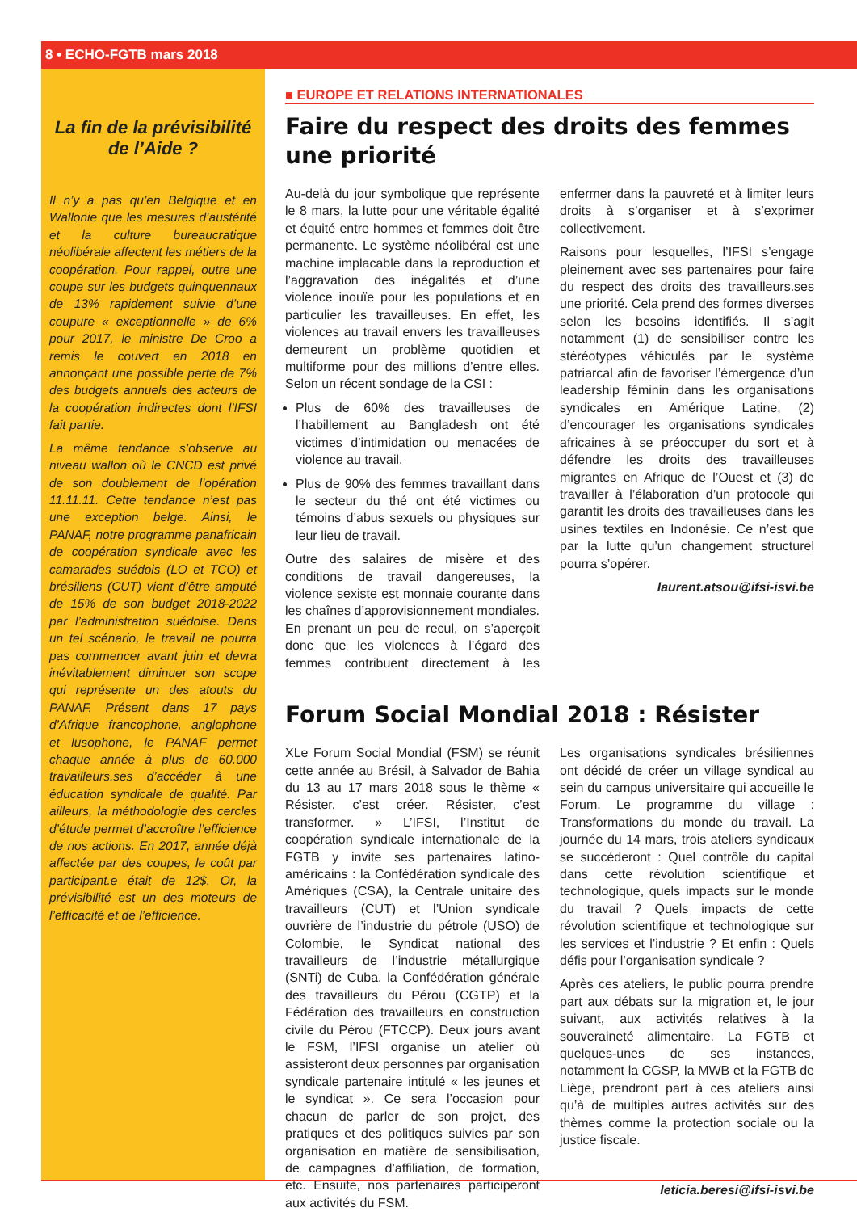8 • ECHO-FGTB mars 2018
La fin de la prévisibilité de l’Aide ?
Il n’y a pas qu’en Belgique et en Wallonie que les mesures d’austérité et la culture bureaucratique néolibérale affectent les métiers de la coopération. Pour rappel, outre une coupe sur les budgets quinquennaux de 13% rapidement suivie d’une coupure « exceptionnelle » de 6% pour 2017, le ministre De Croo a remis le couvert en 2018 en annonçant une possible perte de 7% des budgets annuels des acteurs de la coopération indirectes dont l’IFSI fait partie.
La même tendance s’observe au niveau wallon où le CNCD est privé de son doublement de l’opération 11.11.11. Cette tendance n’est pas une exception belge. Ainsi, le PANAF, notre programme panafricain de coopération syndicale avec les camarades suédois (LO et TCO) et brésiliens (CUT) vient d’être amputé de 15% de son budget 2018-2022 par l’administration suédoise. Dans un tel scénario, le travail ne pourra pas commencer avant juin et devra inévitablement diminuer son scope qui représente un des atouts du PANAF. Présent dans 17 pays d’Afrique francophone, anglophone et lusophone, le PANAF permet chaque année à plus de 60.000 travailleurs.ses d’accéder à une éducation syndicale de qualité. Par ailleurs, la méthodologie des cercles d’étude permet d’accroître l’efficience de nos actions. En 2017, année déjà affectée par des coupes, le coût par participant.e était de 12$. Or, la prévisibilité est un des moteurs de l’efficacité et de l’efficience.
■ EUROPE ET RELATIONS INTERNATIONALES
Faire du respect des droits des femmes
une priorité
Au-delà du jour symbolique que représente le 8 mars, la lutte pour une véritable égalité et équité entre hommes et femmes doit être permanente. Le système néolibéral est une machine implacable dans la reproduction et l’aggravation des inégalités et d’une violence inouïe pour les populations et en particulier les travailleuses. En effet, les violences au travail envers les travailleuses demeurent un problème quotidien et multiforme pour des millions d’entre elles. Selon un récent sondage de la CSI :
Plus de 60% des travailleuses de l’habillement au Bangladesh ont été victimes d’intimidation ou menacées de violence au travail.
Plus de 90% des femmes travaillant dans le secteur du thé ont été victimes ou témoins d’abus sexuels ou physiques sur leur lieu de travail.
Outre des salaires de misère et des conditions de travail dangereuses, la violence sexiste est monnaie courante dans les chaînes d’approvisionnement mondiales. En prenant un peu de recul, on s’aperçoit donc que les violences à l’égard des femmes contribuent directement à les enfermer dans la pauvreté et à limiter leurs droits à s’organiser et à s’exprimer collectivement.
Raisons pour lesquelles, l’IFSI s’engage pleinement avec ses partenaires pour faire du respect des droits des travailleurs.ses une priorité. Cela prend des formes diverses selon les besoins identifiés. Il s’agit notamment (1) de sensibiliser contre les stéréotypes véhiculés par le système patriarcal afin de favoriser l’émergence d’un leadership féminin dans les organisations syndicales en Amérique Latine, (2) d’encourager les organisations syndicales africaines à se préoccuper du sort et à défendre les droits des travailleuses migrantes en Afrique de l’Ouest et (3) de travailler à l’élaboration d’un protocole qui garantit les droits des travailleuses dans les usines textiles en Indonésie. Ce n’est que par la lutte qu’un changement structurel pourra s’opérer.
laurent.atsou@ifsi-isvi.be
Forum Social Mondial 2018 : Résister
XLe Forum Social Mondial (FSM) se réunit cette année au Brésil, à Salvador de Bahia du 13 au 17 mars 2018 sous le thème « Résister, c’est créer. Résister, c’est transformer. » L’IFSI, l’Institut de coopération syndicale internationale de la FGTB y invite ses partenaires latino-américains : la Confédération syndicale des Amériques (CSA), la Centrale unitaire des travailleurs (CUT) et l’Union syndicale ouvrière de l’industrie du pétrole (USO) de Colombie, le Syndicat national des travailleurs de l’industrie métallurgique (SNTi) de Cuba, la Confédération générale des travailleurs du Pérou (CGTP) et la Fédération des travailleurs en construction civile du Pérou (FTCCP). Deux jours avant le FSM, l’IFSI organise un atelier où assisteront deux personnes par organisation syndicale partenaire intitulé « les jeunes et le syndicat ». Ce sera l’occasion pour chacun de parler de son projet, des pratiques et des politiques suivies par son organisation en matière de sensibilisation, de campagnes d’affiliation, de formation, etc. Ensuite, nos partenaires participeront aux activités du FSM.
Les organisations syndicales brésiliennes ont décidé de créer un village syndical au sein du campus universitaire qui accueille le Forum. Le programme du village : Transformations du monde du travail. La journée du 14 mars, trois ateliers syndicaux se succéderont : Quel contrôle du capital dans cette révolution scientifique et technologique, quels impacts sur le monde du travail ? Quels impacts de cette révolution scientifique et technologique sur les services et l’industrie ? Et enfin : Quels défis pour l’organisation syndicale ?
Après ces ateliers, le public pourra prendre part aux débats sur la migration et, le jour suivant, aux activités relatives à la souveraineté alimentaire. La FGTB et quelques-unes de ses instances, notamment la CGSP, la MWB et la FGTB de Liège, prendront part à ces ateliers ainsi qu’à de multiples autres activités sur des thèmes comme la protection sociale ou la justice fiscale.
leticia.beresi@ifsi-isvi.be